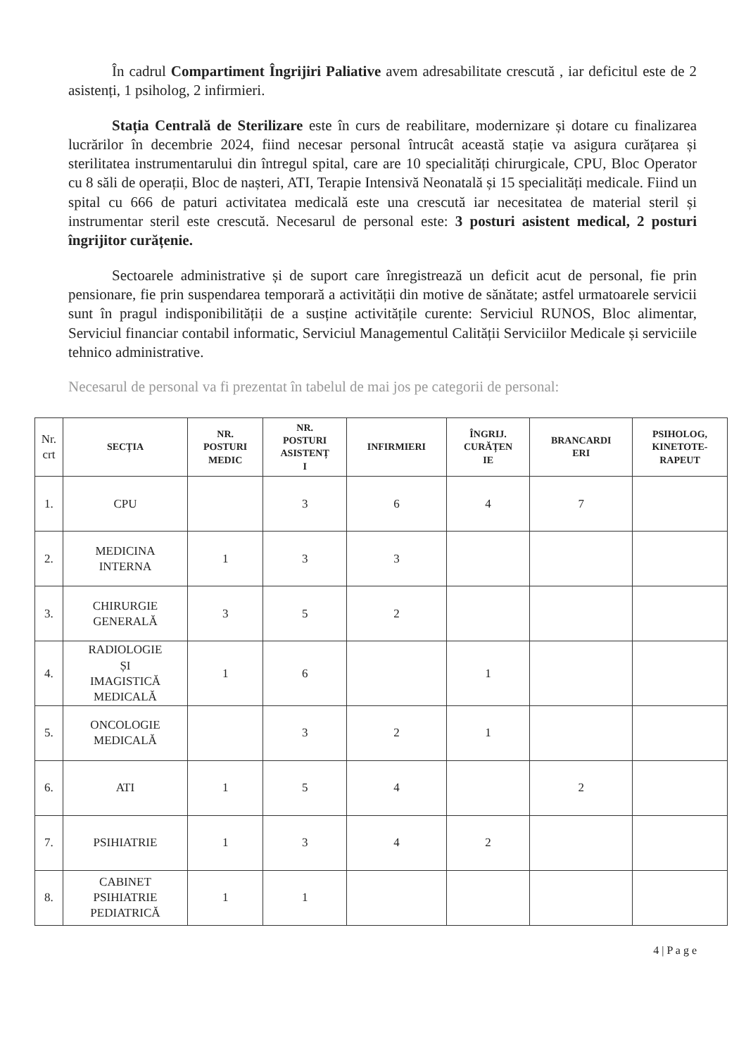În cadrul Compartiment Îngrijiri Paliative avem adresabilitate crescută , iar deficitul este de 2 asistenți, 1 psiholog, 2 infirmieri.
Stația Centrală de Sterilizare este în curs de reabilitare, modernizare și dotare cu finalizarea lucrărilor în decembrie 2024, fiind necesar personal întrucât această stație va asigura curățarea și sterilitatea instrumentarului din întregul spital, care are 10 specialități chirurgicale, CPU, Bloc Operator cu 8 săli de operații, Bloc de nașteri, ATI, Terapie Intensivă Neonatală și 15 specialități medicale. Fiind un spital cu 666 de paturi activitatea medicală este una crescută iar necesitatea de material steril și instrumentar steril este crescută. Necesarul de personal este: 3 posturi asistent medical, 2 posturi îngrijitor curățenie.
Sectoarele administrative și de suport care înregistrează un deficit acut de personal, fie prin pensionare, fie prin suspendarea temporară a activității din motive de sănătate; astfel urmatoarele servicii sunt în pragul indisponibilității de a susține activitățile curente: Serviciul RUNOS, Bloc alimentar, Serviciul financiar contabil informatic, Serviciul Managementul Calității Serviciilor Medicale și serviciile tehnico administrative.
Necesarul de personal va fi prezentat în tabelul de mai jos pe categorii de personal:
| Nr. crt | SECȚIA | NR. POSTURI MEDIC | NR. POSTURI ASISTENȚ I | INFIRMIERI | ÎNGRIJ. CURĂȚEN IE | BRANCARDI ERI | PSIHOLOG, KINETOTE- RAPEUT |
| --- | --- | --- | --- | --- | --- | --- | --- |
| 1. | CPU | | 3 | 6 | 4 | 7 | |
| 2. | MEDICINA INTERNA | 1 | 3 | 3 | | | |
| 3. | CHIRURGIE GENERALĂ | 3 | 5 | 2 | | | |
| 4. | RADIOLOGIE ȘI IMAGISTICĂ MEDICALĂ | 1 | 6 | | 1 | | |
| 5. | ONCOLOGIE MEDICALĂ | | 3 | 2 | 1 | | |
| 6. | ATI | 1 | 5 | 4 | | 2 | |
| 7. | PSIHIATRIE | 1 | 3 | 4 | 2 | | |
| 8. | CABINET PSIHIATRIE PEDIATRICĂ | 1 | 1 | | | | |
4 | P a g e